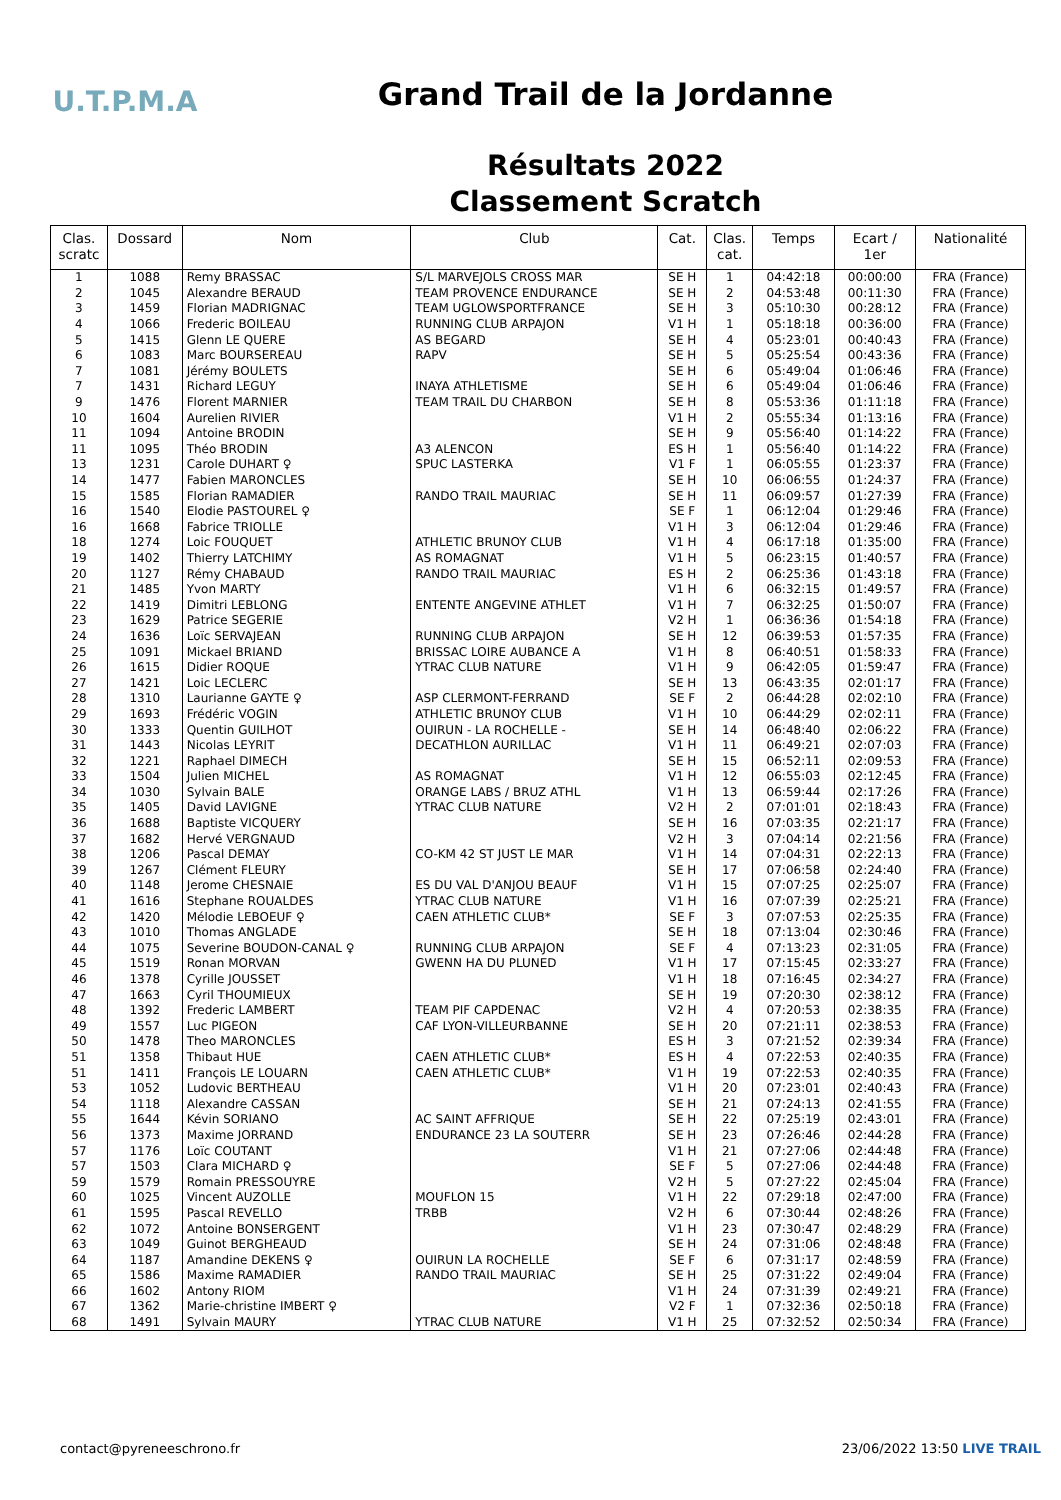U.T.P.M.A
Grand Trail de la Jordanne
Résultats 2022
Classement Scratch
| Clas. scratc | Dossard | Nom | Club | Cat. | Clas. cat. | Temps | Ecart / 1er | Nationalité |
| --- | --- | --- | --- | --- | --- | --- | --- | --- |
| 1 | 1088 | Remy BRASSAC | S/L MARVEJOLS CROSS MAR | SE H | 1 | 04:42:18 | 00:00:00 | FRA (France) |
| 2 | 1045 | Alexandre BERAUD | TEAM PROVENCE ENDURANCE | SE H | 2 | 04:53:48 | 00:11:30 | FRA (France) |
| 3 | 1459 | Florian MADRIGNAC | TEAM UGLOWSPORTFRANCE | SE H | 3 | 05:10:30 | 00:28:12 | FRA (France) |
| 4 | 1066 | Frederic BOILEAU | RUNNING CLUB ARPAJON | V1 H | 1 | 05:18:18 | 00:36:00 | FRA (France) |
| 5 | 1415 | Glenn LE QUERE | AS BEGARD | SE H | 4 | 05:23:01 | 00:40:43 | FRA (France) |
| 6 | 1083 | Marc BOURSEREAU | RAPV | SE H | 5 | 05:25:54 | 00:43:36 | FRA (France) |
| 7 | 1081 | Jérémy BOULETS | | SE H | 6 | 05:49:04 | 01:06:46 | FRA (France) |
| 7 | 1431 | Richard LEGUY | INAYA ATHLETISME | SE H | 6 | 05:49:04 | 01:06:46 | FRA (France) |
| 9 | 1476 | Florent MARNIER | TEAM TRAIL DU CHARBON | SE H | 8 | 05:53:36 | 01:11:18 | FRA (France) |
| 10 | 1604 | Aurelien RIVIER | | V1 H | 2 | 05:55:34 | 01:13:16 | FRA (France) |
| 11 | 1094 | Antoine BRODIN | | SE H | 9 | 05:56:40 | 01:14:22 | FRA (France) |
| 11 | 1095 | Théo BRODIN | A3 ALENCON | ES H | 1 | 05:56:40 | 01:14:22 | FRA (France) |
| 13 | 1231 | Carole DUHART ♀ | SPUC LASTERKA | V1 F | 1 | 06:05:55 | 01:23:37 | FRA (France) |
| 14 | 1477 | Fabien MARONCLES | | SE H | 10 | 06:06:55 | 01:24:37 | FRA (France) |
| 15 | 1585 | Florian RAMADIER | RANDO TRAIL MAURIAC | SE H | 11 | 06:09:57 | 01:27:39 | FRA (France) |
| 16 | 1540 | Elodie PASTOUREL ♀ | | SE F | 1 | 06:12:04 | 01:29:46 | FRA (France) |
| 16 | 1668 | Fabrice TRIOLLE | | V1 H | 3 | 06:12:04 | 01:29:46 | FRA (France) |
| 18 | 1274 | Loic FOUQUET | ATHLETIC BRUNOY CLUB | V1 H | 4 | 06:17:18 | 01:35:00 | FRA (France) |
| 19 | 1402 | Thierry LATCHIMY | AS ROMAGNAT | V1 H | 5 | 06:23:15 | 01:40:57 | FRA (France) |
| 20 | 1127 | Rémy CHABAUD | RANDO TRAIL MAURIAC | ES H | 2 | 06:25:36 | 01:43:18 | FRA (France) |
| 21 | 1485 | Yvon MARTY | | V1 H | 6 | 06:32:15 | 01:49:57 | FRA (France) |
| 22 | 1419 | Dimitri LEBLONG | ENTENTE ANGEVINE ATHLET | V1 H | 7 | 06:32:25 | 01:50:07 | FRA (France) |
| 23 | 1629 | Patrice SEGERIE | | V2 H | 1 | 06:36:36 | 01:54:18 | FRA (France) |
| 24 | 1636 | Loïc SERVAJEAN | RUNNING CLUB ARPAJON | SE H | 12 | 06:39:53 | 01:57:35 | FRA (France) |
| 25 | 1091 | Mickael BRIAND | BRISSAC LOIRE AUBANCE A | V1 H | 8 | 06:40:51 | 01:58:33 | FRA (France) |
| 26 | 1615 | Didier ROQUE | YTRAC CLUB NATURE | V1 H | 9 | 06:42:05 | 01:59:47 | FRA (France) |
| 27 | 1421 | Loic LECLERC | | SE H | 13 | 06:43:35 | 02:01:17 | FRA (France) |
| 28 | 1310 | Laurianne GAYTE ♀ | ASP CLERMONT-FERRAND | SE F | 2 | 06:44:28 | 02:02:10 | FRA (France) |
| 29 | 1693 | Frédéric VOGIN | ATHLETIC BRUNOY CLUB | V1 H | 10 | 06:44:29 | 02:02:11 | FRA (France) |
| 30 | 1333 | Quentin GUILHOT | OUIRUN - LA ROCHELLE - | SE H | 14 | 06:48:40 | 02:06:22 | FRA (France) |
| 31 | 1443 | Nicolas LEYRIT | DECATHLON AURILLAC | V1 H | 11 | 06:49:21 | 02:07:03 | FRA (France) |
| 32 | 1221 | Raphael DIMECH | | SE H | 15 | 06:52:11 | 02:09:53 | FRA (France) |
| 33 | 1504 | Julien MICHEL | AS ROMAGNAT | V1 H | 12 | 06:55:03 | 02:12:45 | FRA (France) |
| 34 | 1030 | Sylvain BALE | ORANGE LABS / BRUZ ATHL | V1 H | 13 | 06:59:44 | 02:17:26 | FRA (France) |
| 35 | 1405 | David LAVIGNE | YTRAC CLUB NATURE | V2 H | 2 | 07:01:01 | 02:18:43 | FRA (France) |
| 36 | 1688 | Baptiste VICQUERY | | SE H | 16 | 07:03:35 | 02:21:17 | FRA (France) |
| 37 | 1682 | Hervé VERGNAUD | | V2 H | 3 | 07:04:14 | 02:21:56 | FRA (France) |
| 38 | 1206 | Pascal DEMAY | CO-KM 42 ST JUST LE MAR | V1 H | 14 | 07:04:31 | 02:22:13 | FRA (France) |
| 39 | 1267 | Clément FLEURY | | SE H | 17 | 07:06:58 | 02:24:40 | FRA (France) |
| 40 | 1148 | Jerome CHESNAIE | ES DU VAL D'ANJOU BEAUF | V1 H | 15 | 07:07:25 | 02:25:07 | FRA (France) |
| 41 | 1616 | Stephane ROUALDES | YTRAC CLUB NATURE | V1 H | 16 | 07:07:39 | 02:25:21 | FRA (France) |
| 42 | 1420 | Mélodie LEBOEUF ♀ | CAEN ATHLETIC CLUB* | SE F | 3 | 07:07:53 | 02:25:35 | FRA (France) |
| 43 | 1010 | Thomas ANGLADE | | SE H | 18 | 07:13:04 | 02:30:46 | FRA (France) |
| 44 | 1075 | Severine BOUDON-CANAL ♀ | RUNNING CLUB ARPAJON | SE F | 4 | 07:13:23 | 02:31:05 | FRA (France) |
| 45 | 1519 | Ronan MORVAN | GWENN HA DU PLUNED | V1 H | 17 | 07:15:45 | 02:33:27 | FRA (France) |
| 46 | 1378 | Cyrille JOUSSET | | V1 H | 18 | 07:16:45 | 02:34:27 | FRA (France) |
| 47 | 1663 | Cyril THOUMIEUX | | SE H | 19 | 07:20:30 | 02:38:12 | FRA (France) |
| 48 | 1392 | Frederic LAMBERT | TEAM PIF CAPDENAC | V2 H | 4 | 07:20:53 | 02:38:35 | FRA (France) |
| 49 | 1557 | Luc PIGEON | CAF LYON-VILLEURBANNE | SE H | 20 | 07:21:11 | 02:38:53 | FRA (France) |
| 50 | 1478 | Theo MARONCLES | | ES H | 3 | 07:21:52 | 02:39:34 | FRA (France) |
| 51 | 1358 | Thibaut HUE | CAEN ATHLETIC CLUB* | ES H | 4 | 07:22:53 | 02:40:35 | FRA (France) |
| 51 | 1411 | François LE LOUARN | CAEN ATHLETIC CLUB* | V1 H | 19 | 07:22:53 | 02:40:35 | FRA (France) |
| 53 | 1052 | Ludovic BERTHEAU | | V1 H | 20 | 07:23:01 | 02:40:43 | FRA (France) |
| 54 | 1118 | Alexandre CASSAN | | SE H | 21 | 07:24:13 | 02:41:55 | FRA (France) |
| 55 | 1644 | Kévin SORIANO | AC SAINT AFFRIQUE | SE H | 22 | 07:25:19 | 02:43:01 | FRA (France) |
| 56 | 1373 | Maxime JORRAND | ENDURANCE 23 LA SOUTERR | SE H | 23 | 07:26:46 | 02:44:28 | FRA (France) |
| 57 | 1176 | Loïc COUTANT | | V1 H | 21 | 07:27:06 | 02:44:48 | FRA (France) |
| 57 | 1503 | Clara MICHARD ♀ | | SE F | 5 | 07:27:06 | 02:44:48 | FRA (France) |
| 59 | 1579 | Romain PRESSOUYRE | | V2 H | 5 | 07:27:22 | 02:45:04 | FRA (France) |
| 60 | 1025 | Vincent AUZOLLE | MOUFLON 15 | V1 H | 22 | 07:29:18 | 02:47:00 | FRA (France) |
| 61 | 1595 | Pascal REVELLO | TRBB | V2 H | 6 | 07:30:44 | 02:48:26 | FRA (France) |
| 62 | 1072 | Antoine BONSERGENT | | V1 H | 23 | 07:30:47 | 02:48:29 | FRA (France) |
| 63 | 1049 | Guinot BERGHEAUD | | SE H | 24 | 07:31:06 | 02:48:48 | FRA (France) |
| 64 | 1187 | Amandine DEKENS ♀ | OUIRUN LA ROCHELLE | SE F | 6 | 07:31:17 | 02:48:59 | FRA (France) |
| 65 | 1586 | Maxime RAMADIER | RANDO TRAIL MAURIAC | SE H | 25 | 07:31:22 | 02:49:04 | FRA (France) |
| 66 | 1602 | Antony RIOM | | V1 H | 24 | 07:31:39 | 02:49:21 | FRA (France) |
| 67 | 1362 | Marie-christine IMBERT ♀ | | V2 F | 1 | 07:32:36 | 02:50:18 | FRA (France) |
| 68 | 1491 | Sylvain MAURY | YTRAC CLUB NATURE | V1 H | 25 | 07:32:52 | 02:50:34 | FRA (France) |
contact@pyreneeschrono.fr 23/06/2022 13:50 LIVE TRAIL